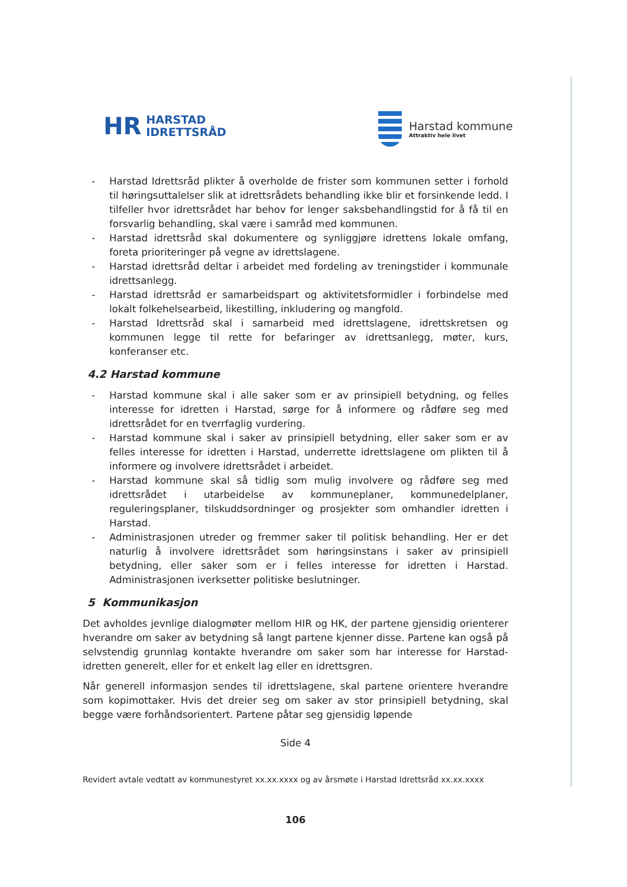HR HARSTAD
IDRETTSRÅD
Harstad kommune
Attraktiv hele livet
- Harstad Idrettsråd plikter å overholde de frister som kommunen setter i forhold til høringsuttalelser slik at idrettsrådets behandling ikke blir et forsinkende ledd. I tilfeller hvor idrettsrådet har behov for lenger saksbehandlingstid for å få til en forsvarlig behandling, skal være i samråd med kommunen.
- Harstad idrettsråd skal dokumentere og synliggjøre idrettens lokale omfang, foreta prioriteringer på vegne av idrettslagene.
- Harstad idrettsråd deltar i arbeidet med fordeling av treningstider i kommunale idrettsanlegg.
- Harstad idrettsråd er samarbeidspart og aktivitetsformidler i forbindelse med lokalt folkehelsearbeid, likestilling, inkludering og mangfold.
- Harstad Idrettsråd skal i samarbeid med idrettslagene, idrettskretsen og kommunen legge til rette for befaringer av idrettsanlegg, møter, kurs, konferanser etc.
4.2 Harstad kommune
- Harstad kommune skal i alle saker som er av prinsipiell betydning, og felles interesse for idretten i Harstad, sørge for å informere og rådføre seg med idrettsrådet for en tverrfaglig vurdering.
- Harstad kommune skal i saker av prinsipiell betydning, eller saker som er av felles interesse for idretten i Harstad, underrette idrettslagene om plikten til å informere og involvere idrettsrådet i arbeidet.
- Harstad kommune skal så tidlig som mulig involvere og rådføre seg med idrettsrådet i utarbeidelse av kommuneplaner, kommunedelplaner, reguleringsplaner, tilskuddsordninger og prosjekter som omhandler idretten i Harstad.
- Administrasjonen utreder og fremmer saker til politisk behandling. Her er det naturlig å involvere idrettsrådet som høringsinstans i saker av prinsipiell betydning, eller saker som er i felles interesse for idretten i Harstad. Administrasjonen iverksetter politiske beslutninger.
5 Kommunikasjon
Det avholdes jevnlige dialogmøter mellom HIR og HK, der partene gjensidig orienterer hverandre om saker av betydning så langt partene kjenner disse. Partene kan også på selvstendig grunnlag kontakte hverandre om saker som har interesse for Harstad-idretten generelt, eller for et enkelt lag eller en idrettsgren.
Når generell informasjon sendes til idrettslagene, skal partene orientere hverandre som kopimottaker. Hvis det dreier seg om saker av stor prinsipiell betydning, skal begge være forhåndsorientert. Partene påtar seg gjensidig løpende
Side 4
Revidert avtale vedtatt av kommunestyret xx.xx.xxxx og av årsmøte i Harstad Idrettsråd xx.xx.xxxx
106